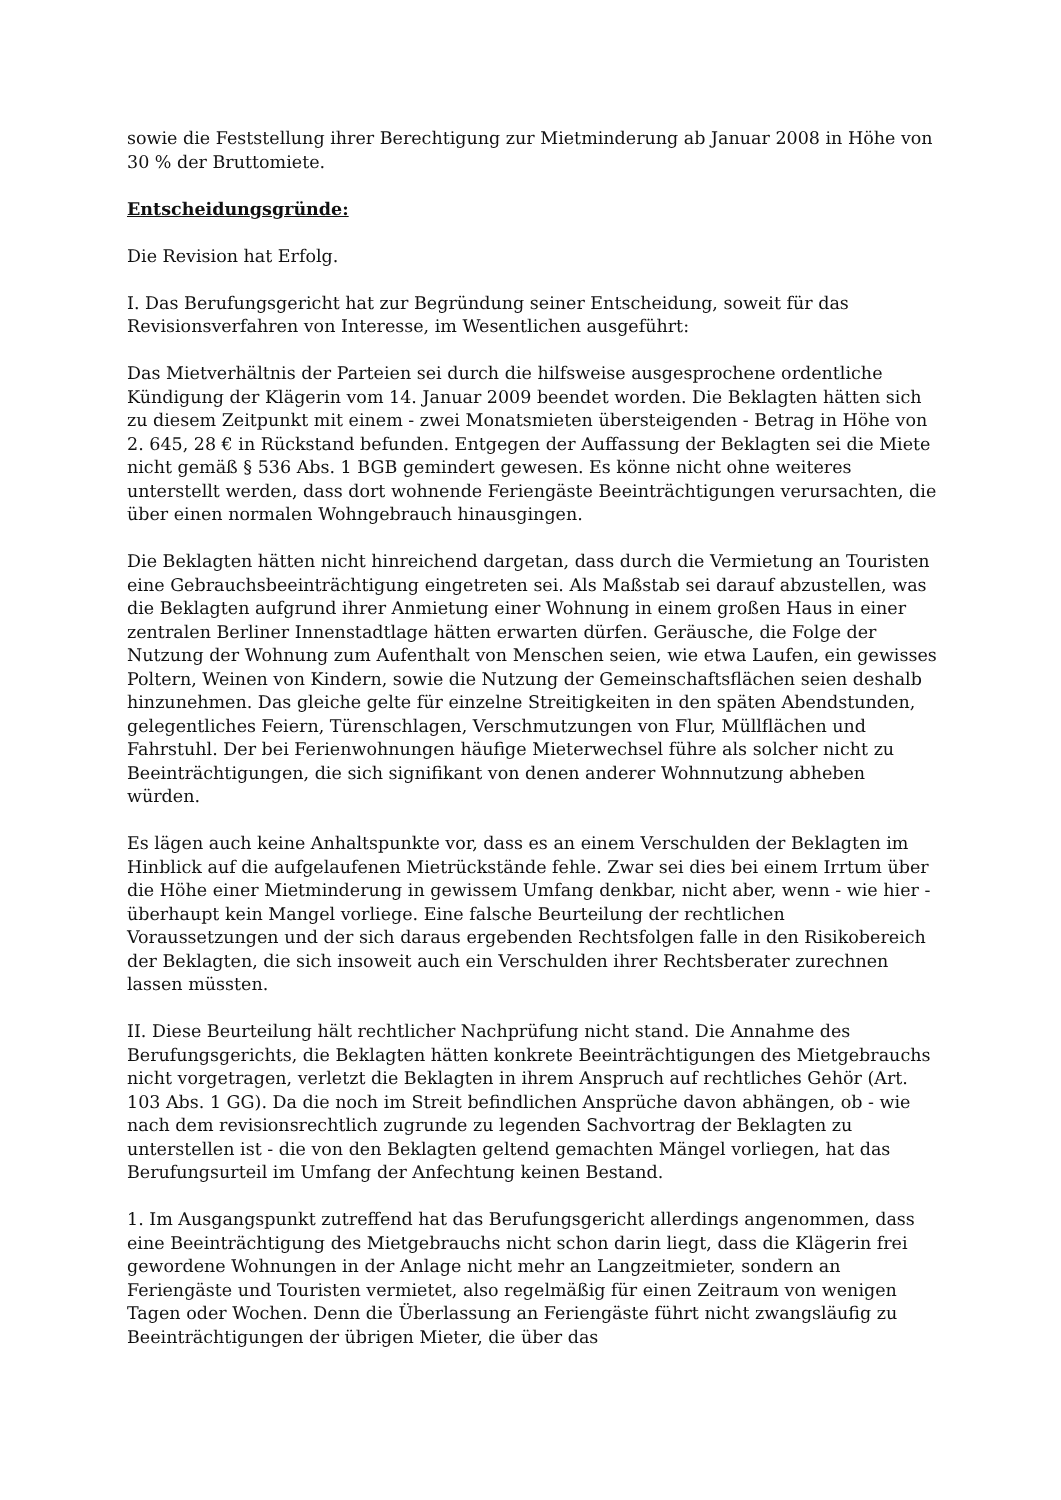sowie die Feststellung ihrer Berechtigung zur Mietminderung ab Januar 2008 in Höhe von 30 % der Bruttomiete.
Entscheidungsgründe:
Die Revision hat Erfolg.
I. Das Berufungsgericht hat zur Begründung seiner Entscheidung, soweit für das Revisionsverfahren von Interesse, im Wesentlichen ausgeführt:
Das Mietverhältnis der Parteien sei durch die hilfsweise ausgesprochene ordentliche Kündigung der Klägerin vom 14. Januar 2009 beendet worden. Die Beklagten hätten sich zu diesem Zeitpunkt mit einem - zwei Monatsmieten übersteigenden - Betrag in Höhe von 2. 645, 28 € in Rückstand befunden. Entgegen der Auffassung der Beklagten sei die Miete nicht gemäß § 536 Abs. 1 BGB gemindert gewesen. Es könne nicht ohne weiteres unterstellt werden, dass dort wohnende Feriengäste Beeinträchtigungen verursachten, die über einen normalen Wohngebrauch hinausgingen.
Die Beklagten hätten nicht hinreichend dargetan, dass durch die Vermietung an Touristen eine Gebrauchsbeeinträchtigung eingetreten sei. Als Maßstab sei darauf abzustellen, was die Beklagten aufgrund ihrer Anmietung einer Wohnung in einem großen Haus in einer zentralen Berliner Innenstadtlage hätten erwarten dürfen. Geräusche, die Folge der Nutzung der Wohnung zum Aufenthalt von Menschen seien, wie etwa Laufen, ein gewisses Poltern, Weinen von Kindern, sowie die Nutzung der Gemeinschaftsflächen seien deshalb hinzunehmen. Das gleiche gelte für einzelne Streitigkeiten in den späten Abendstunden, gelegentliches Feiern, Türenschlagen, Verschmutzungen von Flur, Müllflächen und Fahrstuhl. Der bei Ferienwohnungen häufige Mieterwechsel führe als solcher nicht zu Beeinträchtigungen, die sich signifikant von denen anderer Wohnnutzung abheben würden.
Es lägen auch keine Anhaltspunkte vor, dass es an einem Verschulden der Beklagten im Hinblick auf die aufgelaufenen Mietrückstände fehle. Zwar sei dies bei einem Irrtum über die Höhe einer Mietminderung in gewissem Umfang denkbar, nicht aber, wenn - wie hier - überhaupt kein Mangel vorliege. Eine falsche Beurteilung der rechtlichen Voraussetzungen und der sich daraus ergebenden Rechtsfolgen falle in den Risikobereich der Beklagten, die sich insoweit auch ein Verschulden ihrer Rechtsberater zurechnen lassen müssten.
II. Diese Beurteilung hält rechtlicher Nachprüfung nicht stand. Die Annahme des Berufungsgerichts, die Beklagten hätten konkrete Beeinträchtigungen des Mietgebrauchs nicht vorgetragen, verletzt die Beklagten in ihrem Anspruch auf rechtliches Gehör (Art. 103 Abs. 1 GG). Da die noch im Streit befindlichen Ansprüche davon abhängen, ob - wie nach dem revisionsrechtlich zugrunde zu legenden Sachvortrag der Beklagten zu unterstellen ist - die von den Beklagten geltend gemachten Mängel vorliegen, hat das Berufungsurteil im Umfang der Anfechtung keinen Bestand.
1. Im Ausgangspunkt zutreffend hat das Berufungsgericht allerdings angenommen, dass eine Beeinträchtigung des Mietgebrauchs nicht schon darin liegt, dass die Klägerin frei gewordene Wohnungen in der Anlage nicht mehr an Langzeitmieter, sondern an Feriengäste und Touristen vermietet, also regelmäßig für einen Zeitraum von wenigen Tagen oder Wochen. Denn die Überlassung an Feriengäste führt nicht zwangsläufig zu Beeinträchtigungen der übrigen Mieter, die über das